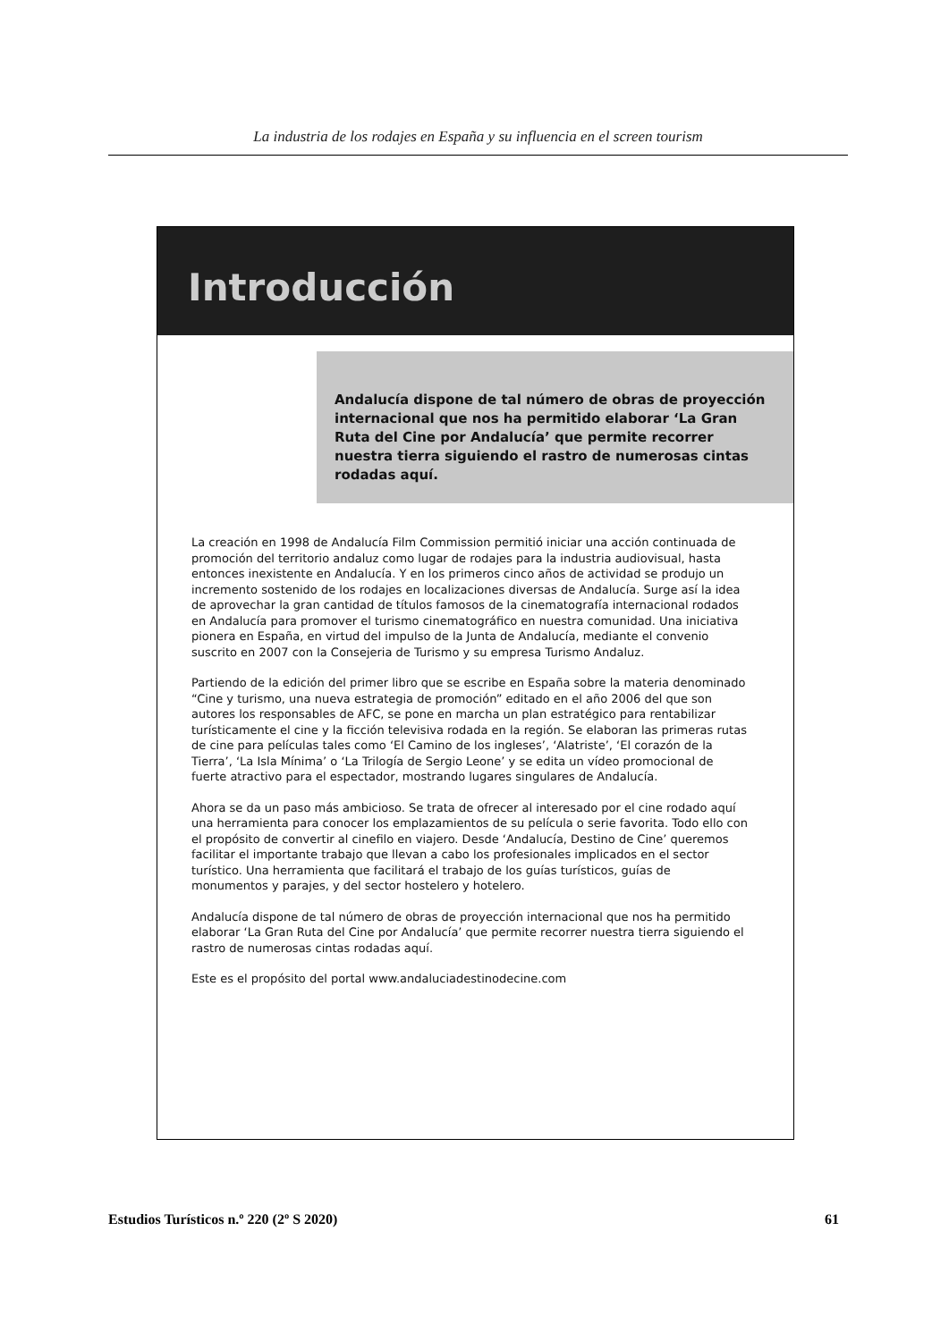La industria de los rodajes en España y su influencia en el screen tourism
Introducción
Andalucía dispone de tal número de obras de proyección internacional que nos ha permitido elaborar ‘La Gran Ruta del Cine por Andalucía’ que permite recorrer nuestra tierra siguiendo el rastro de numerosas cintas rodadas aquí.
La creación en 1998 de Andalucía Film Commission permitió iniciar una acción continuada de promoción del territorio andaluz como lugar de rodajes para la industria audiovisual, hasta entonces inexistente en Andalucía. Y en los primeros cinco años de actividad se produjo un incremento sostenido de los rodajes en localizaciones diversas de Andalucía. Surge así la idea de aprovechar la gran cantidad de títulos famosos de la cinematografía internacional rodados en Andalucía para promover el turismo cinematográfico en nuestra comunidad. Una iniciativa pionera en España, en virtud del impulso de la Junta de Andalucía, mediante el convenio suscrito en 2007 con la Consejeria de Turismo y su empresa Turismo Andaluz.
Partiendo de la edición del primer libro que se escribe en España sobre la materia denominado “Cine y turismo, una nueva estrategia de promoción” editado en el año 2006 del que son autores los responsables de AFC, se pone en marcha un plan estratégico para rentabilizar turísticamente el cine y la ficción televisiva rodada en la región. Se elaboran las primeras rutas de cine para películas tales como ‘El Camino de los ingleses’, ‘Alatriste’, ‘El corazón de la Tierra’, ‘La Isla Mínima’ o ‘La Trilogía de Sergio Leone’ y se edita un vídeo promocional de fuerte atractivo para el espectador, mostrando lugares singulares de Andalucía.
Ahora se da un paso más ambicioso. Se trata de ofrecer al interesado por el cine rodado aquí una herramienta para conocer los emplazamientos de su película o serie favorita. Todo ello con el propósito de convertir al cinefilo en viajero. Desde ‘Andalucía, Destino de Cine’ queremos facilitar el importante trabajo que llevan a cabo los profesionales implicados en el sector turístico. Una herramienta que facilitará el trabajo de los guías turísticos, guías de monumentos y parajes, y del sector hostelero y hotelero.
Andalucía dispone de tal número de obras de proyección internacional que nos ha permitido elaborar ‘La Gran Ruta del Cine por Andalucía’ que permite recorrer nuestra tierra siguiendo el rastro de numerosas cintas rodadas aquí.
Este es el propósito del portal www.andaluciadestinodecine.com
Estudios Turísticos n.º 220 (2º S 2020) 61